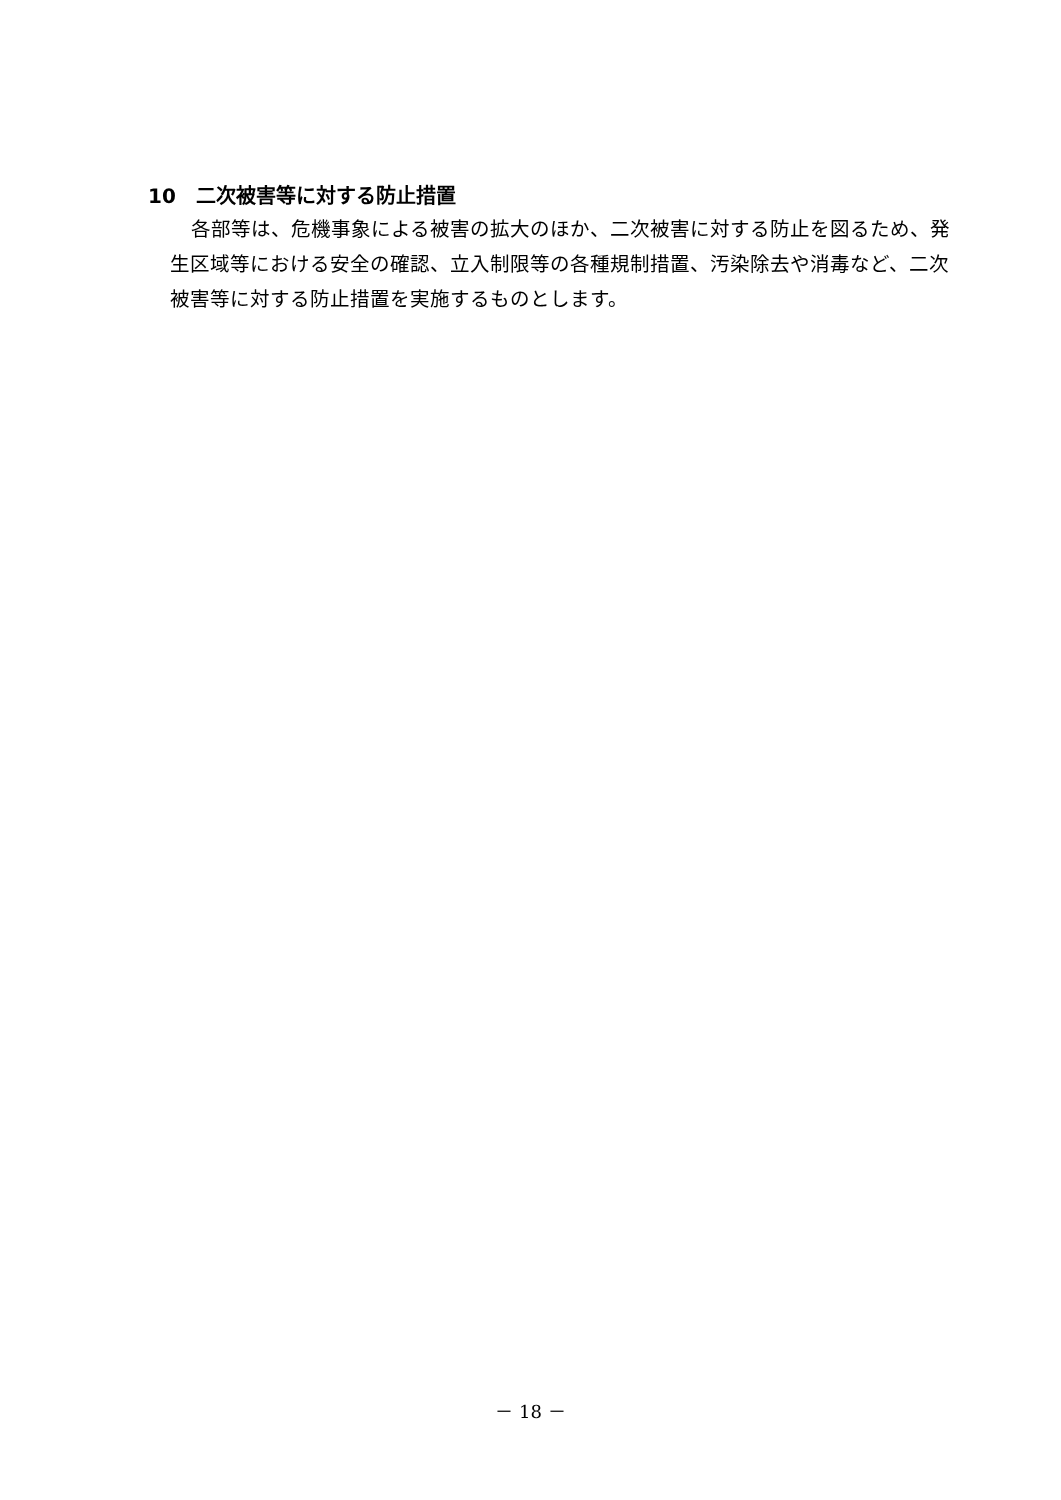10　二次被害等に対する防止措置
各部等は、危機事象による被害の拡大のほか、二次被害に対する防止を図るため、発生区域等における安全の確認、立入制限等の各種規制措置、汚染除去や消毒など、二次被害等に対する防止措置を実施するものとします。
－ 18 －